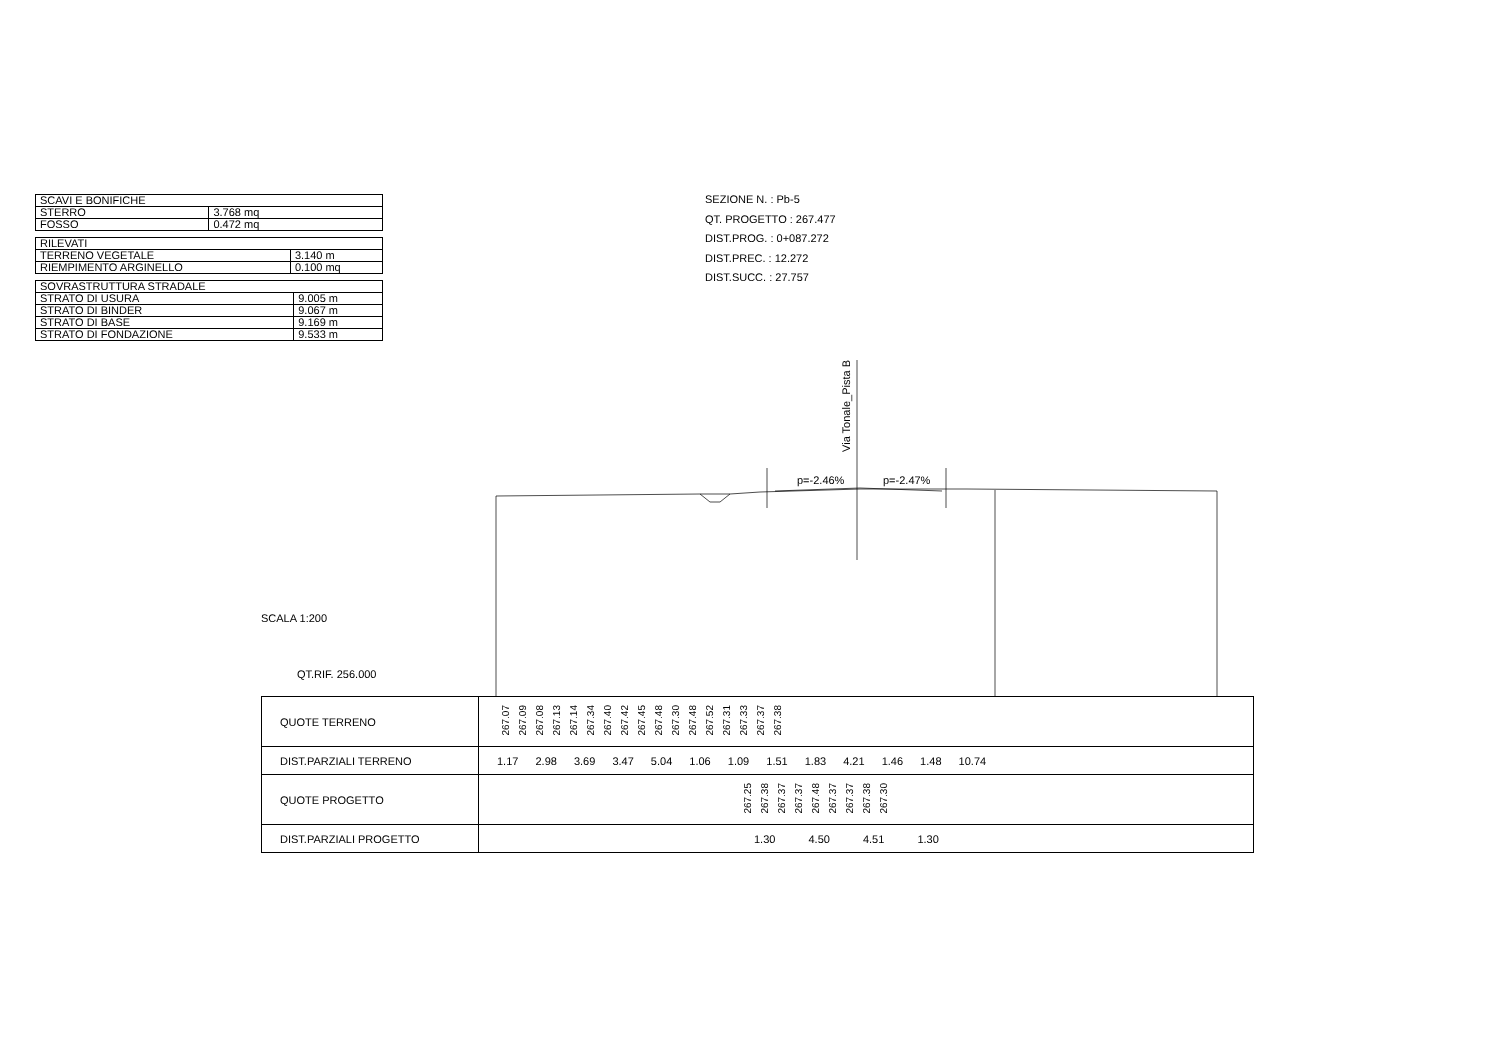| SCAVI E BONIFICHE | |
| STERRO | 3.768 mq |
| FOSSO | 0.472 mq |
| RILEVATI | |
| TERRENO VEGETALE | 3.140 m |
| RIEMPIMENTO ARGINELLO | 0.100 mq |
| SOVRASTRUTTURA STRADALE | |
| STRATO DI USURA | 9.005 m |
| STRATO DI BINDER | 9.067 m |
| STRATO DI BASE | 9.169 m |
| STRATO DI FONDAZIONE | 9.533 m |
SEZIONE N. : Pb-5
QT. PROGETTO : 267.477
DIST.PROG. : 0+087.272
DIST.PREC. : 12.272
DIST.SUCC. : 27.757
Via Tonale_Pista B
p=-2.46% p=-2.47%
SCALA 1:200
QT.RIF. 256.000
| QUOTE TERRENO | 267.07 267.09 267.08 267.13 267.14 267.34 267.40 267.42 267.45 267.48 267.30 267.48 267.52 267.31 267.33 267.37 267.38 |
| DIST.PARZIALI TERRENO | 1.17 2.98 3.69 3.47 5.04 1.06 1.09 1.51 1.83 4.21 1.46 1.48 10.74 |
| QUOTE PROGETTO | 267.25 267.38 267.37 267.37 267.48 267.37 267.37 267.38 267.30 |
| DIST.PARZIALI PROGETTO | 1.30 4.50 4.51 1.30 |